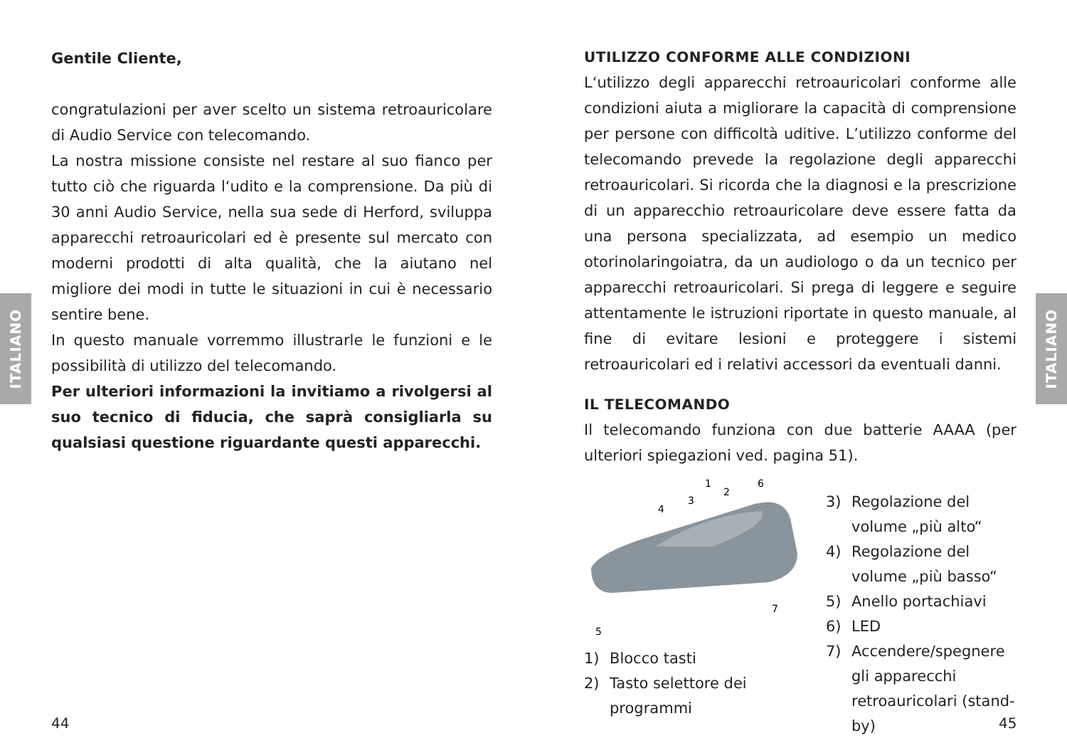ITALIANO
ITALIANO
Gentile Cliente,
congratulazioni per aver scelto un sistema retroauricolare di Audio Service con telecomando.
La nostra missione consiste nel restare al suo fianco per tutto ciò che riguarda l‘udito e la comprensione. Da più di 30 anni Audio Service, nella sua sede di Herford, sviluppa apparecchi retroauricolari ed è presente sul mercato con moderni prodotti di alta qualità, che la aiutano nel migliore dei modi in tutte le situazioni in cui è necessario sentire bene.
In questo manuale vorremmo illustrarle le funzioni e le possibilità di utilizzo del telecomando.
Per ulteriori informazioni la invitiamo a rivolgersi al suo tecnico di fiducia, che saprà consigliarla su qualsiasi questione riguardante questi apparecchi.
UTILIZZO CONFORME ALLE CONDIZIONI
L‘utilizzo degli apparecchi retroauricolari conforme alle condizioni aiuta a migliorare la capacità di comprensione per persone con difficoltà uditive. L’utilizzo conforme del telecomando prevede la regolazione degli apparecchi retroauricolari. Si ricorda che la diagnosi e la prescrizione di un apparecchio retroauricolare deve essere fatta da una persona specializzata, ad esempio un medico otorinolaringoiatra, da un audiologo o da un tecnico per apparecchi retroauricolari. Si prega di leggere e seguire attentamente le istruzioni riportate in questo manuale, al fine di evitare lesioni e proteggere i sistemi retroauricolari ed i relativi accessori da eventuali danni.
IL TELECOMANDO
Il telecomando funziona con due batterie AAAA (per ulteriori spiegazioni ved. pagina 51).
1
2
6
3
4
7
5
1) Blocco tasti
2) Tasto selettore dei programmi
3) Regolazione del volume „più alto“
4) Regolazione del volume „più basso“
5) Anello portachiavi
6) LED
7) Accendere/spegnere gli apparecchi retroauricolari (stand-by)
44 45